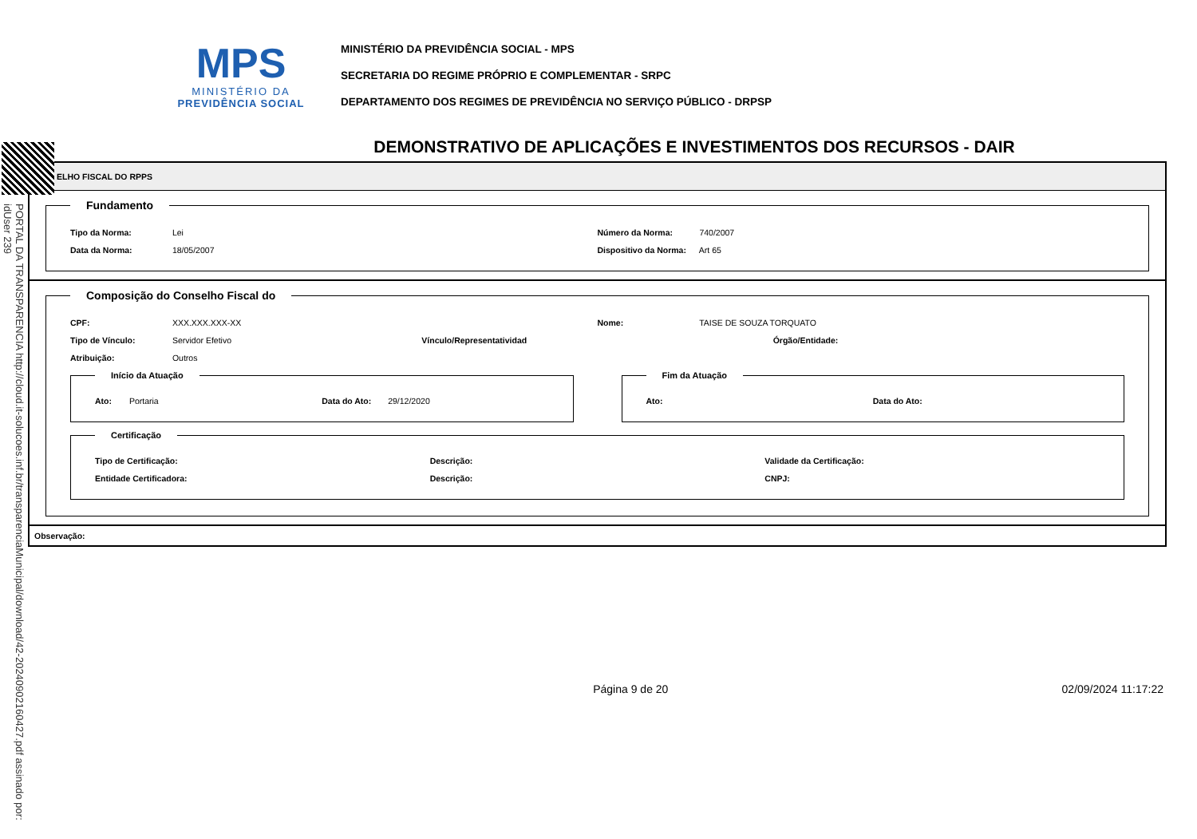PORTAL DA TRANSPARENCIA http://cloud.it-solucoes.inf.br/transparenciaMunicipal/download/42-20240902160427.pdf assinado por: idUser 239
MPS
MINISTÉRIO DA
PREVIDÊNCIA SOCIAL
MINISTÉRIO DA PREVIDÊNCIA SOCIAL - MPS
SECRETARIA DO REGIME PRÓPRIO E COMPLEMENTAR - SRPC
DEPARTAMENTO DOS REGIMES DE PREVIDÊNCIA NO SERVIÇO PÚBLICO - DRPSP
DEMONSTRATIVO DE APLICAÇÕES E INVESTIMENTOS DOS RECURSOS - DAIR
ELHO FISCAL DO RPPS
Fundamento
Tipo da Norma: Lei Número da Norma: 740/2007
Data da Norma: 18/05/2007 Dispositivo da Norma: Art 65
Composição do Conselho Fiscal do
CPF: XXX.XXX.XXX-XX Nome: TAISE DE SOUZA TORQUATO
Tipo de Vínculo: Servidor Efetivo
Vínculo/Representatividad Órgão/Entidade:
Atribuição: Outros
Início da Atuação
Ato: Portaria Data do Ato: 29/12/2020
Fim da Atuação
Ato: Data do Ato:
Certificação
Tipo de Certificação: Descrição: Validade da Certificação:
Entidade Certificadora: Descrição: CNPJ:
Observação:
Página 9 de 20 02/09/2024 11:17:22